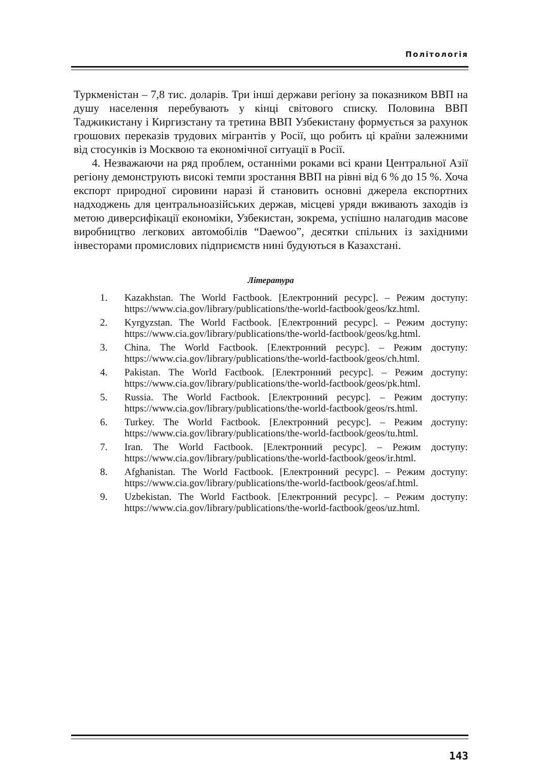Політологія
Туркменістан – 7,8 тис. доларів. Три інші держави регіону за показником ВВП на душу населення перебувають у кінці світового списку. Половина ВВП Таджикистану і Киргизстану та третина ВВП Узбекистану формується за рахунок грошових переказів трудових мігрантів у Росії, що робить ці країни залежними від стосунків із Москвою та економічної ситуації в Росії.
4. Незважаючи на ряд проблем, останніми роками всі крани Центральної Азії регіону демонструють високі темпи зростання ВВП на рівні від 6 % до 15 %. Хоча експорт природної сировини наразі й становить основні джерела експортних надходжень для центральноазійських держав, місцеві уряди вживають заходів із метою диверсифікації економіки, Узбекистан, зокрема, успішно налагодив масове виробництво легкових автомобілів “Daewoo”, десятки спільних із західними інвесторами промислових підприємств нині будуються в Казахстані.
Література
1. Kazakhstan. The World Factbook. [Електронний ресурс]. – Режим доступу: https://www.cia.gov/library/publications/the-world-factbook/geos/kz.html.
2. Kyrgyzstan. The World Factbook. [Електронний ресурс]. – Режим доступу: https://www.cia.gov/library/publications/the-world-factbook/geos/kg.html.
3. China. The World Factbook. [Електронний ресурс]. – Режим доступу: https://www.cia.gov/library/publications/the-world-factbook/geos/ch.html.
4. Pakistan. The World Factbook. [Електронний ресурс]. – Режим доступу: https://www.cia.gov/library/publications/the-world-factbook/geos/pk.html.
5. Russia. The World Factbook. [Електронний ресурс]. – Режим доступу: https://www.cia.gov/library/publications/the-world-factbook/geos/rs.html.
6. Turkey. The World Factbook. [Електронний ресурс]. – Режим доступу: https://www.cia.gov/library/publications/the-world-factbook/geos/tu.html.
7. Iran. The World Factbook. [Електронний ресурс]. – Режим доступу: https://www.cia.gov/library/publications/the-world-factbook/geos/ir.html.
8. Afghanistan. The World Factbook. [Електронний ресурс]. – Режим доступу: https://www.cia.gov/library/publications/the-world-factbook/geos/af.html.
9. Uzbekistan. The World Factbook. [Електронний ресурс]. – Режим доступу: https://www.cia.gov/library/publications/the-world-factbook/geos/uz.html.
143